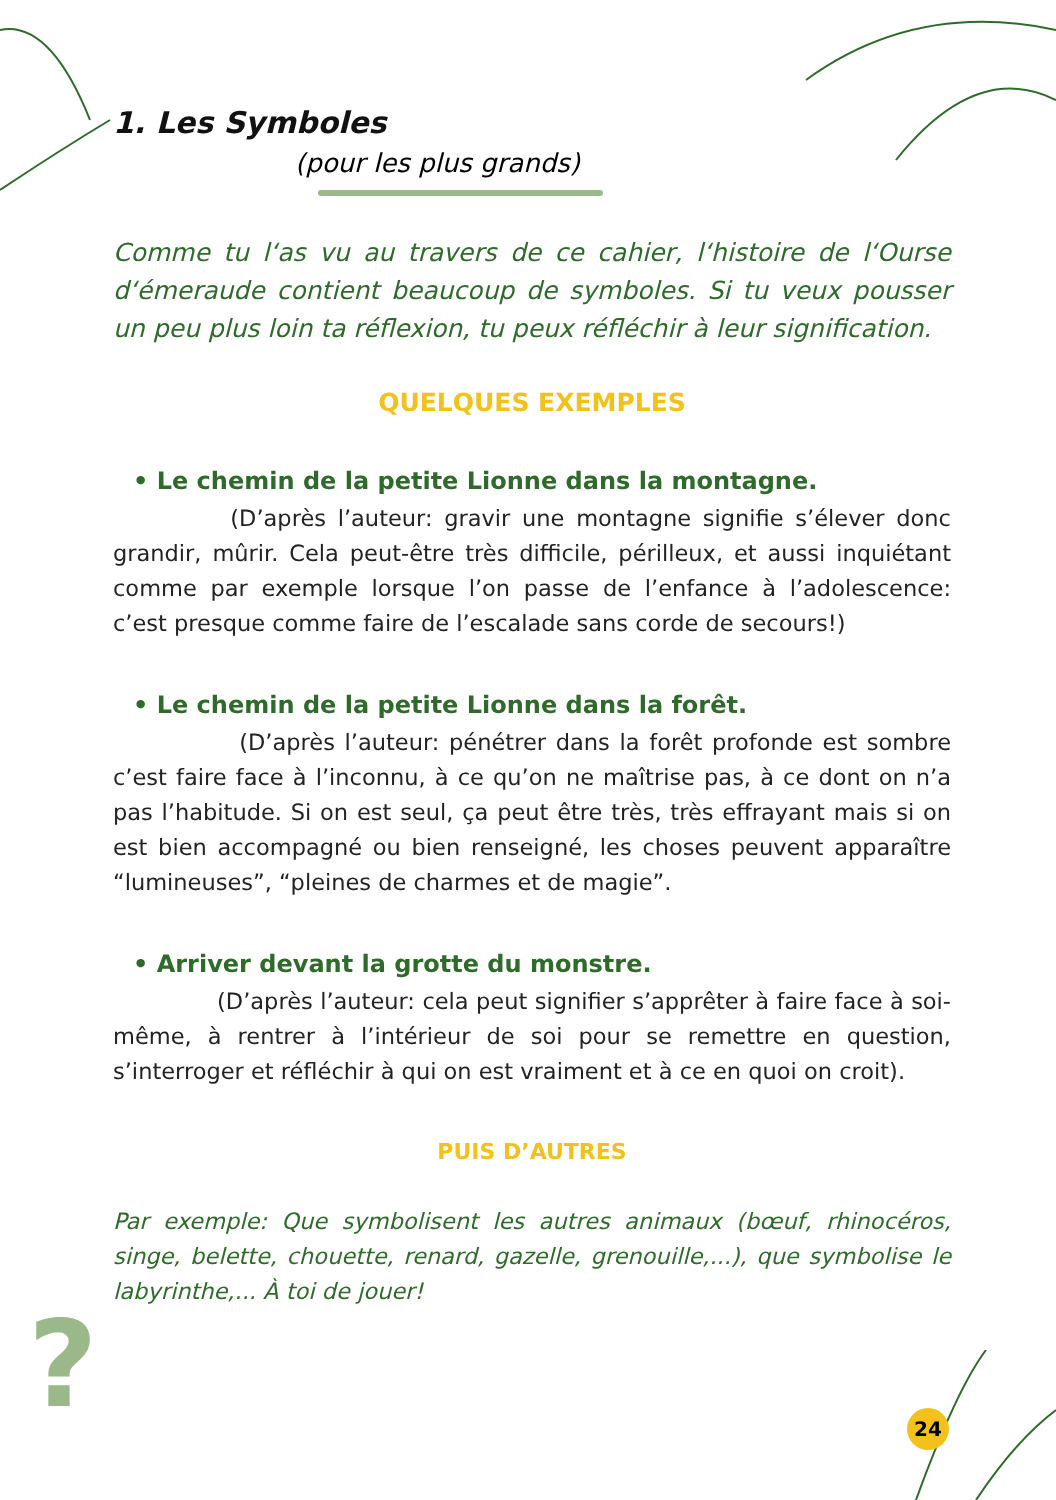?
1. Les Symboles
(pour les plus grands)
Comme tu l‘as vu au travers de ce cahier, l‘histoire de l‘Ourse d‘émeraude contient beaucoup de symboles. Si tu veux pousser un peu plus loin ta réflexion, tu peux réfléchir à leur signification.
QUELQUES EXEMPLES
• Le chemin de la petite Lionne dans la montagne.
(D’après l’auteur: gravir une montagne signifie s’élever donc grandir, mûrir. Cela peut-être très difficile, périlleux, et aussi inquiétant comme par exemple lorsque l’on passe de l’enfance à l’adolescence: c’est presque comme faire de l’escalade sans corde de secours!)
• Le chemin de la petite Lionne dans la forêt.
(D’après l’auteur: pénétrer dans la forêt profonde est sombre c’est faire face à l’inconnu, à ce qu’on ne maîtrise pas, à ce dont on n’a pas l’habitude. Si on est seul, ça peut être très, très effrayant mais si on est bien accompagné ou bien renseigné, les choses peuvent apparaître “lumineuses”, “pleines de charmes et de magie”.
• Arriver devant la grotte du monstre.
(D’après l’auteur: cela peut signifier s’apprêter à faire face à soi-même, à rentrer à l’intérieur de soi pour se remettre en question, s’interroger et réfléchir à qui on est vraiment et à ce en quoi on croit).
PUIS D’AUTRES
Par exemple: Que symbolisent les autres animaux (bœuf, rhinocéros, singe, belette, chouette, renard, gazelle, grenouille,...), que symbolise le labyrinthe,... À toi de jouer!
24